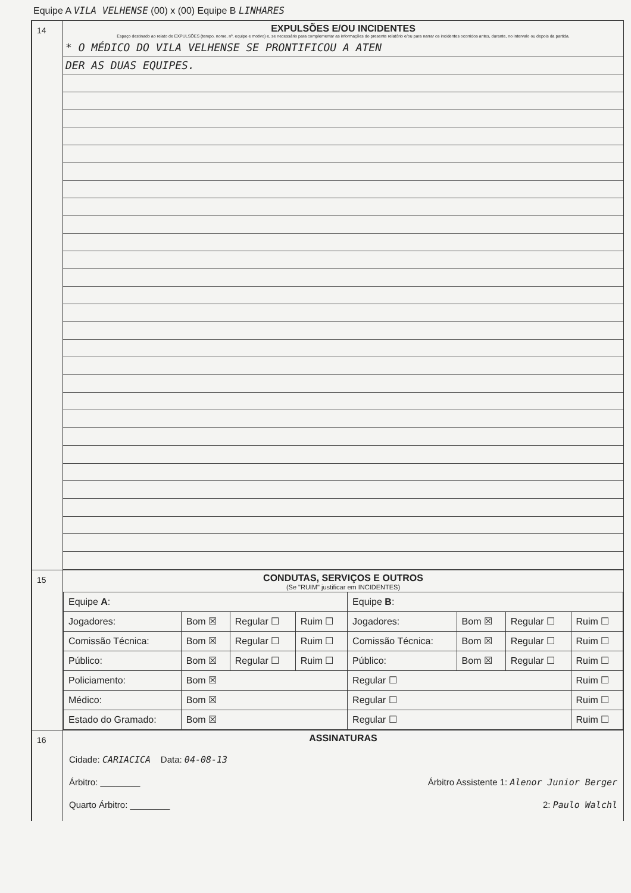Equipe A VILA VELHENSE (00) x (00) Equipe B LINHARES
14
EXPULSÕES E/OU INCIDENTES
Espaço destinado ao relato de EXPULSÕES (tempo, nome, nº, equipe e motivo) e, se necessário para complementar as informações do presente relatório e/ou para narrar os incidentes ocorridos antes, durante, no intervalo ou depois da partida.
* O MÉDICO DO VILA VELHENSE SE PRONTIFICOU A ATEN
DER AS DUAS EQUIPES.
15
CONDUTAS, SERVIÇOS E OUTROS
(Se "RUIM" justificar em INCIDENTES)
| Equipe A : | | | | Equipe B : | | | |
| Jogadores: | Bom ☒ | Regular ☐ | Ruim ☐ | Jogadores: | Bom ☒ | Regular ☐ | Ruim ☐ |
| Comissão Técnica: | Bom ☒ | Regular ☐ | Ruim ☐ | Comissão Técnica: | Bom ☒ | Regular ☐ | Ruim ☐ |
| Público: | Bom ☒ | Regular ☐ | Ruim ☐ | Público: | Bom ☒ | Regular ☐ | Ruim ☐ |
| Policiamento: | Bom ☒ | | | Regular ☐ | | | Ruim ☐ |
| Médico: | Bom ☒ | | | Regular ☐ | | | Ruim ☐ |
| Estado do Gramado: | Bom ☒ | | | Regular ☐ | | | Ruim ☐ |
16
ASSINATURAS
Cidade: CARIACICA Data: 04-08-13
Árbitro: ________ Árbitro Assistente 1: Alenor Junior Berger
Quarto Árbitro: ________ 2: Paulo Walchl